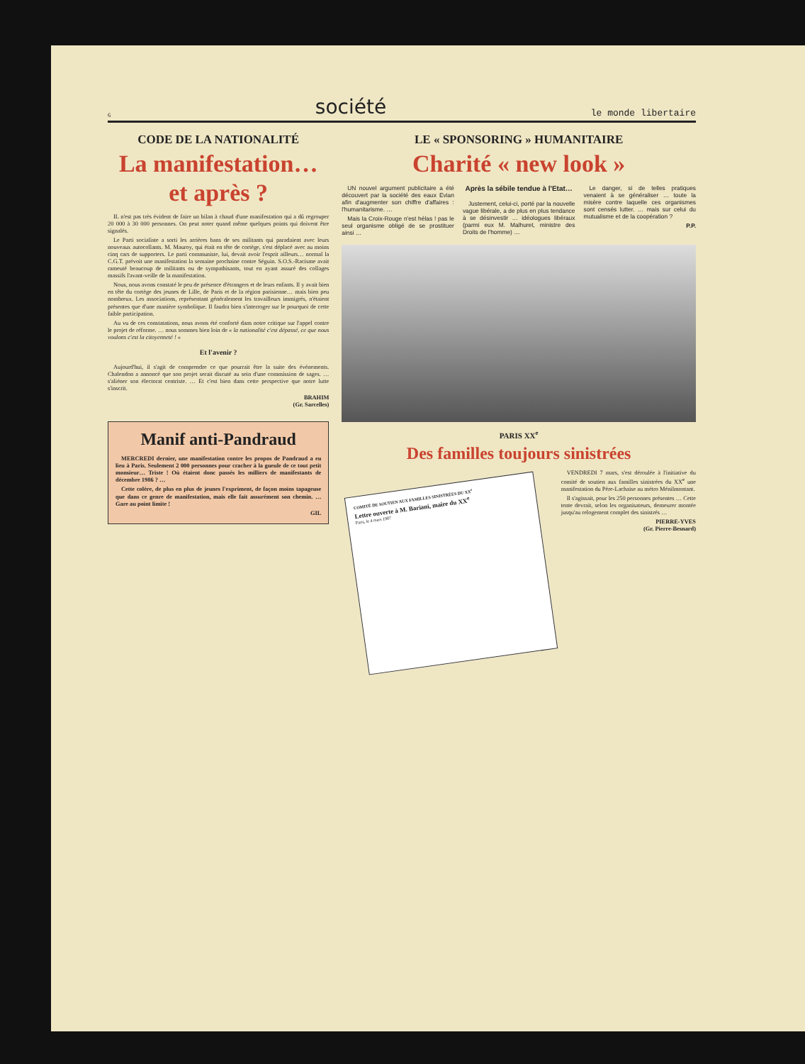6 société le monde libertaire
CODE DE LA NATIONALITÉ
La manifestation… et après ?
IL n'est pas très évident de faire un bilan à chaud d'une manifestation qui a dû regrouper 20 000 à 30 000 personnes. On peut noter quand même quelques points qui doivent être signalés.
Le Parti socialiste a sorti les arrières bans de ses militants qui paradaient avec leurs nouveaux autocollants. M. Mauroy, qui était en tête de cortège, s'est déplacé avec au moins cinq cars de supporters. Le parti communiste, lui, devait avoir l'esprit ailleurs… normal la C.G.T. prévoit une manifestation la semaine prochaine contre Séguin. S.O.S.-Racisme avait rameuté beaucoup de militants ou de sympathisants, tout en ayant assuré des collages massifs l'avant-veille de la manifestation.
Nous, nous avons constaté le peu de présence d'étrangers et de leurs enfants. Il y avait bien en tête du cortège des jeunes de Lille, de Paris et de la région parisienne… mais bien peu nombreux. Les associations, représentant généralement les travailleurs immigrés, n'étaient présentes que d'une manière symbolique. Il faudra bien s'interroger sur le pourquoi de cette faible participation.
Au vu de ces constatations, nous avons été conforté dans notre critique sur l'appel contre le projet de réforme. … nous sommes bien loin de « la nationalité c'est dépassé, ce que nous voulons c'est la citoyenneté ! »
Et l'avenir ?
Aujourd'hui, il s'agit de comprendre ce que pourrait être la suite des événements. Chalendon a annoncé que son projet serait discuté au sein d'une commission de sages. … s'aliéner son électorat centriste. … Et c'est bien dans cette perspective que notre lutte s'inscrit.
BRAHIM
(Gr. Sarcelles)
Manif anti-Pandraud
MERCREDI dernier, une manifestation contre les propos de Pandraud a eu lieu à Paris. Seulement 2 000 personnes pour cracher à la gueule de ce tout petit monsieur… Triste ! Où étaient donc passés les milliers de manifestants de décembre 1986 ? …
Cette colère, de plus en plus de jeunes l'expriment, de façon moins tapageuse que dans ce genre de manifestation, mais elle fait assurément son chemin. … Gare au point limite !
GIL
LE « SPONSORING » HUMANITAIRE
Charité « new look »
UN nouvel argument publicitaire a été découvert par la société des eaux Evian afin d'augmenter son chiffre d'affaires : l'humanitarisme. …
Mais la Croix-Rouge n'est hélas ! pas le seul organisme obligé de se prostituer ainsi …
Après la sébile tendue à l'Etat…
Justement, celui-ci, porté par la nouvelle vague libérale, a de plus en plus tendance à se désinvestir … idéologues libéraux (parmi eux M. Malhuret, ministre des Droits de l'homme) …
Le danger, si de telles pratiques venaient à se généraliser … toute la misère contre laquelle ces organismes sont censés lutter. … mais sur celui du mutualisme et de la coopération ?
P.P.
PARIS XX<sup>e</sup>
Des familles toujours sinistrées
COMITÉ DE SOUTIEN AUX FAMILLES SINISTRÉES DU XX<sup>e</sup>
Lettre ouverte à M. Bariani, maire du XX<sup>e</sup>
Paris, le 4 mars 1987
VENDREDI 7 mars, s'est déroulée à l'initiative du comité de soutien aux familles sinistrées du XX<sup>e</sup> une manifestation du Père-Lachaise au métro Ménilmontant.
Il s'agissait, pour les 250 personnes présentes … Cette tente devrait, selon les organisateurs, demeurer montée jusqu'au relogement complet des sinistrés …
PIERRE-YVES
(Gr. Pierre-Besnard)